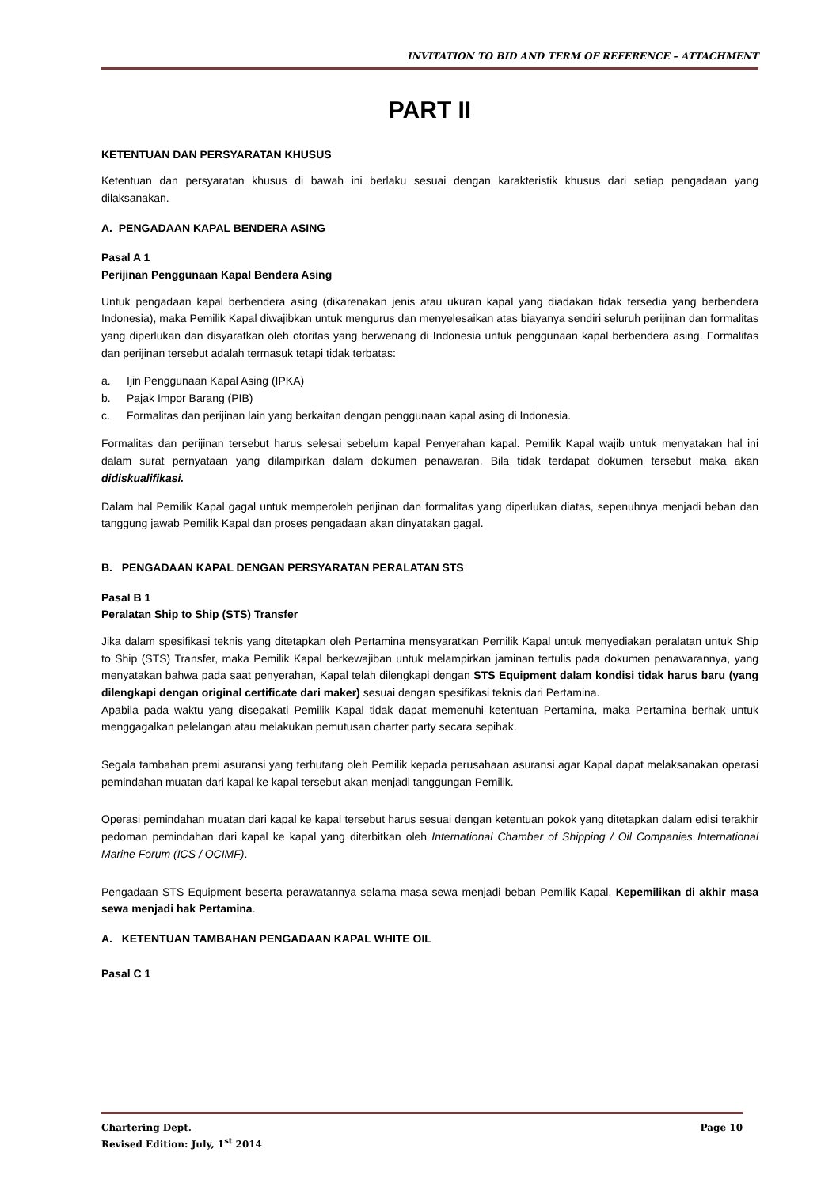INVITATION TO BID AND TERM OF REFERENCE – ATTACHMENT
PART II
KETENTUAN DAN PERSYARATAN KHUSUS
Ketentuan dan persyaratan khusus di bawah ini berlaku sesuai dengan karakteristik khusus dari setiap pengadaan yang dilaksanakan.
A. PENGADAAN KAPAL BENDERA ASING
Pasal A 1
Perijinan Penggunaan Kapal Bendera Asing
Untuk pengadaan kapal berbendera asing (dikarenakan jenis atau ukuran kapal yang diadakan tidak tersedia yang berbendera Indonesia), maka Pemilik Kapal diwajibkan untuk mengurus dan menyelesaikan atas biayanya sendiri seluruh perijinan dan formalitas yang diperlukan dan disyaratkan oleh otoritas yang berwenang di Indonesia untuk penggunaan kapal berbendera asing. Formalitas dan perijinan tersebut adalah termasuk tetapi tidak terbatas:
a. Ijin Penggunaan Kapal Asing (IPKA)
b. Pajak Impor Barang (PIB)
c. Formalitas dan perijinan lain yang berkaitan dengan penggunaan kapal asing di Indonesia.
Formalitas dan perijinan tersebut harus selesai sebelum kapal Penyerahan kapal. Pemilik Kapal wajib untuk menyatakan hal ini dalam surat pernyataan yang dilampirkan dalam dokumen penawaran. Bila tidak terdapat dokumen tersebut maka akan didiskualifikasi.
Dalam hal Pemilik Kapal gagal untuk memperoleh perijinan dan formalitas yang diperlukan diatas, sepenuhnya menjadi beban dan tanggung jawab Pemilik Kapal dan proses pengadaan akan dinyatakan gagal.
B. PENGADAAN KAPAL DENGAN PERSYARATAN PERALATAN STS
Pasal B 1
Peralatan Ship to Ship (STS) Transfer
Jika dalam spesifikasi teknis yang ditetapkan oleh Pertamina mensyaratkan Pemilik Kapal untuk menyediakan peralatan untuk Ship to Ship (STS) Transfer, maka Pemilik Kapal berkewajiban untuk melampirkan jaminan tertulis pada dokumen penawarannya, yang menyatakan bahwa pada saat penyerahan, Kapal telah dilengkapi dengan STS Equipment dalam kondisi tidak harus baru (yang dilengkapi dengan original certificate dari maker) sesuai dengan spesifikasi teknis dari Pertamina.
Apabila pada waktu yang disepakati Pemilik Kapal tidak dapat memenuhi ketentuan Pertamina, maka Pertamina berhak untuk menggagalkan pelelangan atau melakukan pemutusan charter party secara sepihak.
Segala tambahan premi asuransi yang terhutang oleh Pemilik kepada perusahaan asuransi agar Kapal dapat melaksanakan operasi pemindahan muatan dari kapal ke kapal tersebut akan menjadi tanggungan Pemilik.
Operasi pemindahan muatan dari kapal ke kapal tersebut harus sesuai dengan ketentuan pokok yang ditetapkan dalam edisi terakhir pedoman pemindahan dari kapal ke kapal yang diterbitkan oleh International Chamber of Shipping / Oil Companies International Marine Forum (ICS / OCIMF).
Pengadaan STS Equipment beserta perawatannya selama masa sewa menjadi beban Pemilik Kapal. Kepemilikan di akhir masa sewa menjadi hak Pertamina.
A. KETENTUAN TAMBAHAN PENGADAAN KAPAL WHITE OIL
Pasal C 1
Page 10 Chartering Dept.
Revised Edition: July, 1<sup>st</sup> 2014